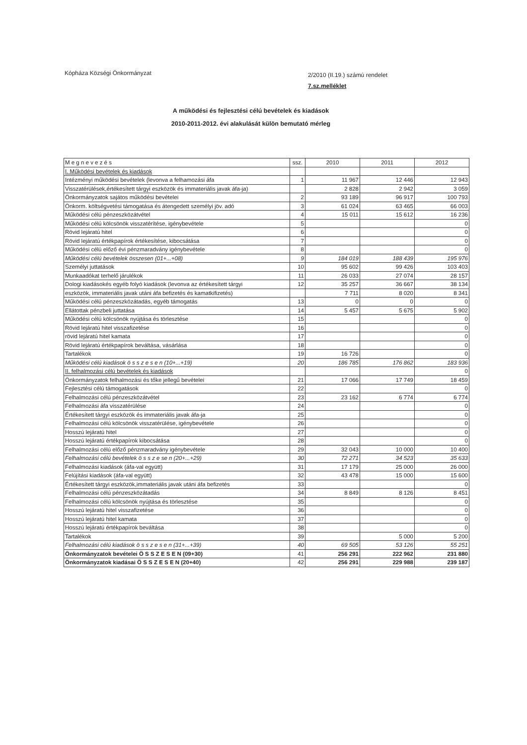Kópháza Községi Önkormányzat
2/2010 (II.19.) számú rendelet
7.sz.melléklet
A működési és fejlesztési célú bevételek és kiadások
2010-2011-2012. évi alakulását külön bemutató mérleg
| M e g n e v e z é s | ssz. | 2010 | 2011 | 2012 |
| --- | --- | --- | --- | --- |
| I. Működési bevételek és kiadások | | | | |
| Intézményi működési bevételek (levonva a felhamozási áfa | 1 | 11 967 | 12 446 | 12 943 |
| Visszatérülések,értékesített tárgyi eszközök és immateriális javak áfa-ja) | | 2 828 | 2 942 | 3 059 |
| Önkormányzatok sajátos működési bevételei | 2 | 93 189 | 96 917 | 100 793 |
| Önkorm. költségvetési támogatása és átengedett személyi jöv. adó | 3 | 61 024 | 63 465 | 66 003 |
| Működési célú pénzeszközátvétel | 4 | 15 011 | 15 612 | 16 236 |
| Működési célú kölcsönök visszatérítése, igénybevétele | 5 | | | 0 |
| Rövid lejáratú hitel | 6 | | | 0 |
| Rövid lejáratú értékpapírok értékesítése, kibocsátása | 7 | | | 0 |
| Működési célú előző évi pénzmaradvány igénybevétele | 8 | | | 0 |
| Működési célú bevételek összesen (01+...+08) | 9 | 184 019 | 188 439 | 195 976 |
| Személyi juttatások | 10 | 95 602 | 99 426 | 103 403 |
| Munkaadókat terhelő járulékok | 11 | 26 033 | 27 074 | 28 157 |
| Dologi kiadásokés egyéb folyó kiadások (levonva az értékesített tárgyi | 12 | 35 257 | 36 667 | 38 134 |
| eszközök, immateriális javak utáni áfa befizetés és kamatkifizetés) | | 7 711 | 8 020 | 8 341 |
| Működési célú pénzeszközátadás, egyéb támogatás | 13 | 0 | 0 | 0 |
| Ellátottak pénzbeli juttatása | 14 | 5 457 | 5 675 | 5 902 |
| Működési célú kölcsönök nyújtása és törlesztése | 15 | | | 0 |
| Rövid lejáratú hitel visszafizetése | 16 | | | 0 |
| rövid lejáratú hitel kamata | 17 | | | 0 |
| Rövid lejáratú értékpapírok beváltása, vásárlása | 18 | | | 0 |
| Tartalékok | 19 | 16 726 | | 0 |
| Működési célú kiadások ö s s z e s e n (10+...+19) | 20 | 186 785 | 176 862 | 183 936 |
| II. felhalmozási célú bevételek és kiadások | | | | 0 |
| Önkormányzatok felhalmozási és tőke jellegű bevételei | 21 | 17 066 | 17 749 | 18 459 |
| Fejlesztési célú támogatások | 22 | | | 0 |
| Felhalmozási célú pénzeszközátvétel | 23 | 23 162 | 6 774 | 6 774 |
| Felhalmozási áfa visszatérülése | 24 | | | 0 |
| Értékesített tárgyi eszközök és immateriális javak áfa-ja | 25 | | | 0 |
| Felhalmozási célú kölcsönök visszatérülése, igénybevétele | 26 | | | 0 |
| Hosszú lejáratú hitel | 27 | | | 0 |
| Hosszú lejáratú értékpapírok kibocsátása | 28 | | | 0 |
| Felhalmozási célú előző pénzmaradvány igénybevétele | 29 | 32 043 | 10 000 | 10 400 |
| Felhalmozási célú bevételek ö s s z e se n (20+...+29) | 30 | 72 271 | 34 523 | 35 633 |
| Felhalmozási kiadások (áfa-val együtt) | 31 | 17 179 | 25 000 | 26 000 |
| Felújítási kiadások (áfa-val együtt) | 32 | 43 478 | 15 000 | 15 600 |
| Értékesített tárgyi eszközök,immateriális javak utáni áfa befizetés | 33 | | | 0 |
| Felhalmozási célú pénzeszközátadás | 34 | 8 849 | 8 126 | 8 451 |
| Felhalmozási célú kölcsönök nyújtása és törlesztése | 35 | | | 0 |
| Hosszú lejáratú hitel visszafizetése | 36 | | | 0 |
| Hosszú lejáratú hitel kamata | 37 | | | 0 |
| Hosszú lejáratú értékpapírok beváltása | 38 | | | 0 |
| Tartalékok | 39 | | 5 000 | 5 200 |
| Felhalmozási célú kiadások ö s s z e s e n (31+...+39) | 40 | 69 505 | 53 126 | 55 251 |
| Önkormányzatok bevételei Ö S S Z E S E N (09+30) | 41 | 256 291 | 222 962 | 231 880 |
| Önkormányzatok kiadásai Ö S S Z E S E N (20+40) | 42 | 256 291 | 229 988 | 239 187 |